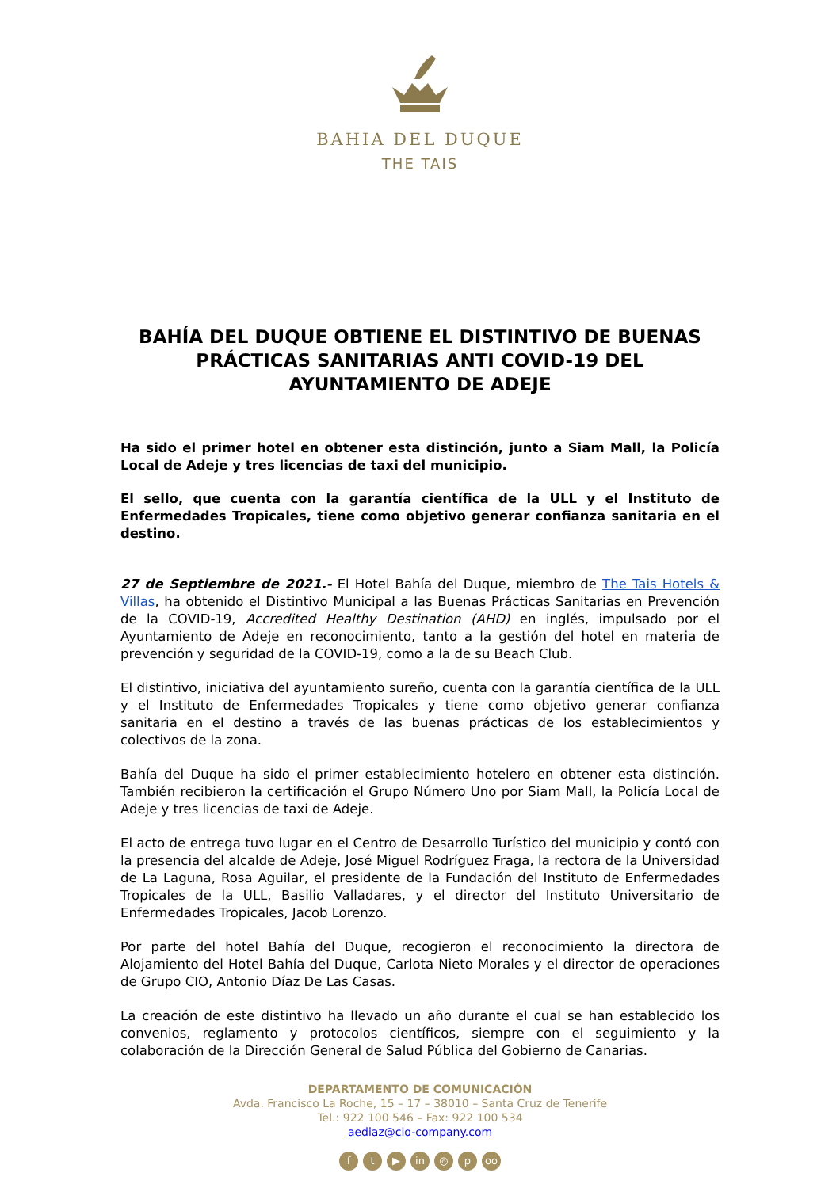BAHIA DEL DUQUE
THE TAIS
BAHÍA DEL DUQUE OBTIENE EL DISTINTIVO DE BUENAS PRÁCTICAS SANITARIAS ANTI COVID-19 DEL AYUNTAMIENTO DE ADEJE
Ha sido el primer hotel en obtener esta distinción, junto a Siam Mall, la Policía Local de Adeje y tres licencias de taxi del municipio.
El sello, que cuenta con la garantía científica de la ULL y el Instituto de Enfermedades Tropicales, tiene como objetivo generar confianza sanitaria en el destino.
27 de Septiembre de 2021.- El Hotel Bahía del Duque, miembro de The Tais Hotels & Villas, ha obtenido el Distintivo Municipal a las Buenas Prácticas Sanitarias en Prevención de la COVID-19, Accredited Healthy Destination (AHD) en inglés, impulsado por el Ayuntamiento de Adeje en reconocimiento, tanto a la gestión del hotel en materia de prevención y seguridad de la COVID-19, como a la de su Beach Club.
El distintivo, iniciativa del ayuntamiento sureño, cuenta con la garantía científica de la ULL y el Instituto de Enfermedades Tropicales y tiene como objetivo generar confianza sanitaria en el destino a través de las buenas prácticas de los establecimientos y colectivos de la zona.
Bahía del Duque ha sido el primer establecimiento hotelero en obtener esta distinción. También recibieron la certificación el Grupo Número Uno por Siam Mall, la Policía Local de Adeje y tres licencias de taxi de Adeje.
El acto de entrega tuvo lugar en el Centro de Desarrollo Turístico del municipio y contó con la presencia del alcalde de Adeje, José Miguel Rodríguez Fraga, la rectora de la Universidad de La Laguna, Rosa Aguilar, el presidente de la Fundación del Instituto de Enfermedades Tropicales de la ULL, Basilio Valladares, y el director del Instituto Universitario de Enfermedades Tropicales, Jacob Lorenzo.
Por parte del hotel Bahía del Duque, recogieron el reconocimiento la directora de Alojamiento del Hotel Bahía del Duque, Carlota Nieto Morales y el director de operaciones de Grupo CIO, Antonio Díaz De Las Casas.
La creación de este distintivo ha llevado un año durante el cual se han establecido los convenios, reglamento y protocolos científicos, siempre con el seguimiento y la colaboración de la Dirección General de Salud Pública del Gobierno de Canarias.
DEPARTAMENTO DE COMUNICACIÓN
Avda. Francisco La Roche, 15 – 17 – 38010 – Santa Cruz de Tenerife
Tel.: 922 100 546 – Fax: 922 100 534
aediaz@cio-company.com
ft ▶ in ◎ p oo